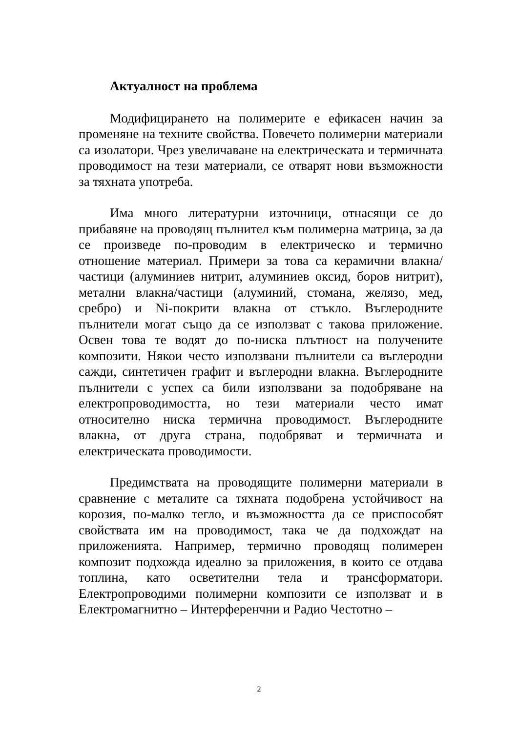Актуалност на проблема
Модифицирането на полимерите е ефикасен начин за променяне на техните свойства. Повечето полимерни материали са изолатори. Чрез увеличаване на електрическата и термичната проводимост на тези материали, се отварят нови възможности за тяхната употреба.
Има много литературни източници, отнасящи се до прибавяне на проводящ пълнител към полимерна матрица, за да се произведе по-проводим в електрическо и термично отношение материал. Примери за това са керамични влакна/частици (алуминиев нитрит, алуминиев оксид, боров нитрит), метални влакна/частици (алуминий, стомана, желязо, мед, сребро) и Ni-покрити влакна от стъкло. Въглеродните пълнители могат също да се използват с такова приложение. Освен това те водят до по-ниска плътност на получените композити. Някои често използвани пълнители са въглеродни сажди, синтетичен графит и въглеродни влакна. Въглеродните пълнители с успех са били използвани за подобряване на електропроводимостта, но тези материали често имат относително ниска термична проводимост. Въглеродните влакна, от друга страна, подобряват и термичната и електрическата проводимости.
Предимствата на проводящите полимерни материали в сравнение с металите са тяхната подобрена устойчивост на корозия, по-малко тегло, и възможността да се приспособят свойствата им на проводимост, така че да подхождат на приложенията. Например, термично проводящ полимерен композит подхожда идеално за приложения, в които се отдава топлина, като осветителни тела и трансформатори. Електропроводими полимерни композити се използват и в Електромагнитно – Интерференчни и Радио Честотно –
2